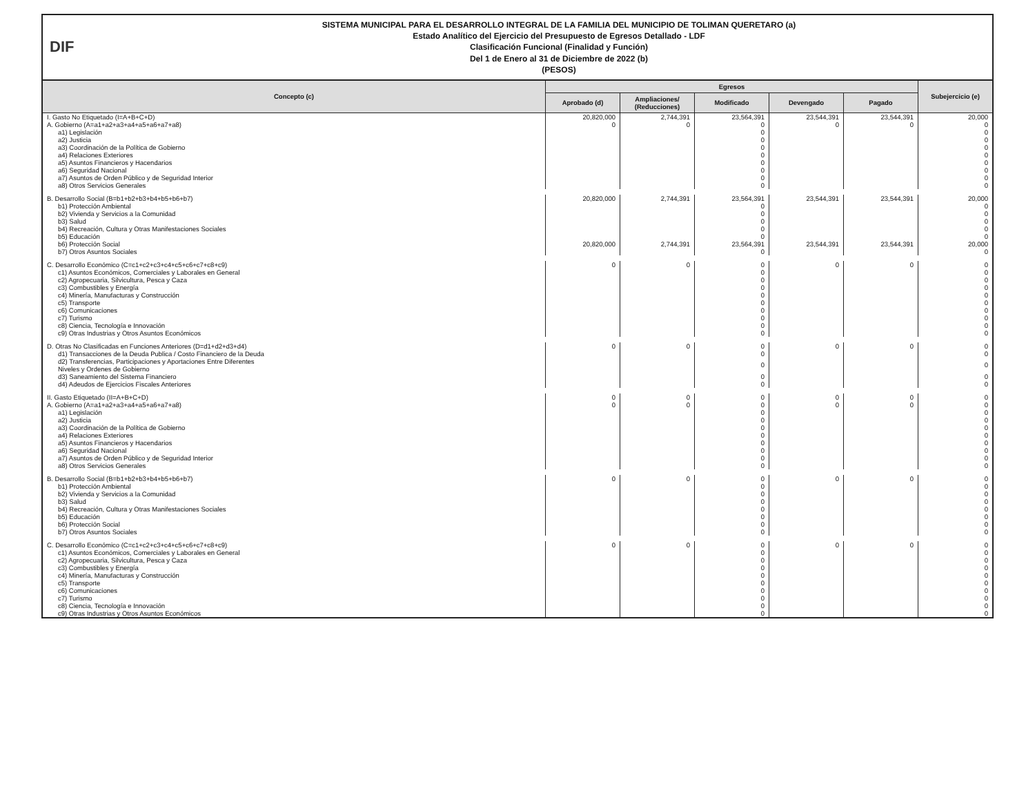DIF
SISTEMA MUNICIPAL PARA EL DESARROLLO INTEGRAL DE LA FAMILIA DEL MUNICIPIO DE TOLIMAN QUERETARO (a)
Estado Analítico del Ejercicio del Presupuesto de Egresos Detallado - LDF
Clasificación Funcional (Finalidad y Función)
Del 1 de Enero al 31 de Diciembre de 2022 (b)
(PESOS)
| Concepto (c) | Egresos | | | | | Subejercicio (e) |
| --- | --- | --- | --- | --- | --- | --- |
| | Aprobado (d) | Ampliaciones/ (Reducciones) | Modificado | Devengado | Pagado | |
| I. Gasto No Etiquetado (I=A+B+C+D) | 20,820,000 | 2,744,391 | 23,564,391 | 23,544,391 | 23,544,391 | 20,000 |
| A. Gobierno (A=a1+a2+a3+a4+a5+a6+a7+a8) | 0 | 0 | 0 | 0 | 0 | 0 |
| a1) Legislación | | | 0 | | | 0 |
| a2) Justicia | | | 0 | | | 0 |
| a3) Coordinación de la Política de Gobierno | | | 0 | | | 0 |
| a4) Relaciones Exteriores | | | 0 | | | 0 |
| a5) Asuntos Financieros y Hacendarios | | | 0 | | | 0 |
| a6) Seguridad Nacional | | | 0 | | | 0 |
| a7) Asuntos de Orden Público y de Seguridad Interior | | | 0 | | | 0 |
| a8) Otros Servicios Generales | | | 0 | | | 0 |
| B. Desarrollo Social (B=b1+b2+b3+b4+b5+b6+b7) | 20,820,000 | 2,744,391 | 23,564,391 | 23,544,391 | 23,544,391 | 20,000 |
| b1) Protección Ambiental | | | 0 | | | 0 |
| b2) Vivienda y Servicios a la Comunidad | | | 0 | | | 0 |
| b3) Salud | | | 0 | | | 0 |
| b4) Recreación, Cultura y Otras Manifestaciones Sociales | | | 0 | | | 0 |
| b5) Educación | | | 0 | | | 0 |
| b6) Protección Social | 20,820,000 | 2,744,391 | 23,564,391 | 23,544,391 | 23,544,391 | 20,000 |
| b7) Otros Asuntos Sociales | | | 0 | | | 0 |
| C. Desarrollo Económico (C=c1+c2+c3+c4+c5+c6+c7+c8+c9) | 0 | 0 | 0 | 0 | 0 | 0 |
| c1) Asuntos Económicos, Comerciales y Laborales en General | | | 0 | | | 0 |
| c2) Agropecuaria, Silvicultura, Pesca y Caza | | | 0 | | | 0 |
| c3) Combustibles y Energía | | | 0 | | | 0 |
| c4) Minería, Manufacturas y Construcción | | | 0 | | | 0 |
| c5) Transporte | | | 0 | | | 0 |
| c6) Comunicaciones | | | 0 | | | 0 |
| c7) Turismo | | | 0 | | | 0 |
| c8) Ciencia, Tecnología e Innovación | | | 0 | | | 0 |
| c9) Otras Industrias y Otros Asuntos Económicos | | | 0 | | | 0 |
| D. Otras No Clasificadas en Funciones Anteriores (D=d1+d2+d3+d4) | 0 | 0 | 0 | 0 | 0 | 0 |
| d1) Transacciones de la Deuda Publica / Costo Financiero de la Deuda | | | 0 | | | 0 |
| d2) Transferencias, Participaciones y Aportaciones Entre Diferentes Niveles y Ordenes de Gobierno | | | 0 | | | 0 |
| d3) Saneamiento del Sistema Financiero | | | 0 | | | 0 |
| d4) Adeudos de Ejercicios Fiscales Anteriores | | | 0 | | | 0 |
| II. Gasto Etiquetado (II=A+B+C+D) | 0 | 0 | 0 | 0 | 0 | 0 |
| A. Gobierno (A=a1+a2+a3+a4+a5+a6+a7+a8) | 0 | 0 | 0 | 0 | 0 | 0 |
| a1) Legislación | | | 0 | | | 0 |
| a2) Justicia | | | 0 | | | 0 |
| a3) Coordinación de la Política de Gobierno | | | 0 | | | 0 |
| a4) Relaciones Exteriores | | | 0 | | | 0 |
| a5) Asuntos Financieros y Hacendarios | | | 0 | | | 0 |
| a6) Seguridad Nacional | | | 0 | | | 0 |
| a7) Asuntos de Orden Público y de Seguridad Interior | | | 0 | | | 0 |
| a8) Otros Servicios Generales | | | 0 | | | 0 |
| B. Desarrollo Social (B=b1+b2+b3+b4+b5+b6+b7) | 0 | 0 | 0 | 0 | 0 | 0 |
| b1) Protección Ambiental | | | 0 | | | 0 |
| b2) Vivienda y Servicios a la Comunidad | | | 0 | | | 0 |
| b3) Salud | | | 0 | | | 0 |
| b4) Recreación, Cultura y Otras Manifestaciones Sociales | | | 0 | | | 0 |
| b5) Educación | | | 0 | | | 0 |
| b6) Protección Social | | | 0 | | | 0 |
| b7) Otros Asuntos Sociales | | | 0 | | | 0 |
| C. Desarrollo Económico (C=c1+c2+c3+c4+c5+c6+c7+c8+c9) | 0 | 0 | 0 | 0 | 0 | 0 |
| c1) Asuntos Económicos, Comerciales y Laborales en General | | | 0 | | | 0 |
| c2) Agropecuaria, Silvicultura, Pesca y Caza | | | 0 | | | 0 |
| c3) Combustibles y Energía | | | 0 | | | 0 |
| c4) Minería, Manufacturas y Construcción | | | 0 | | | 0 |
| c5) Transporte | | | 0 | | | 0 |
| c6) Comunicaciones | | | 0 | | | 0 |
| c7) Turismo | | | 0 | | | 0 |
| c8) Ciencia, Tecnología e Innovación | | | 0 | | | 0 |
| c9) Otras Industrias y Otros Asuntos Económicos | | | 0 | | | 0 |